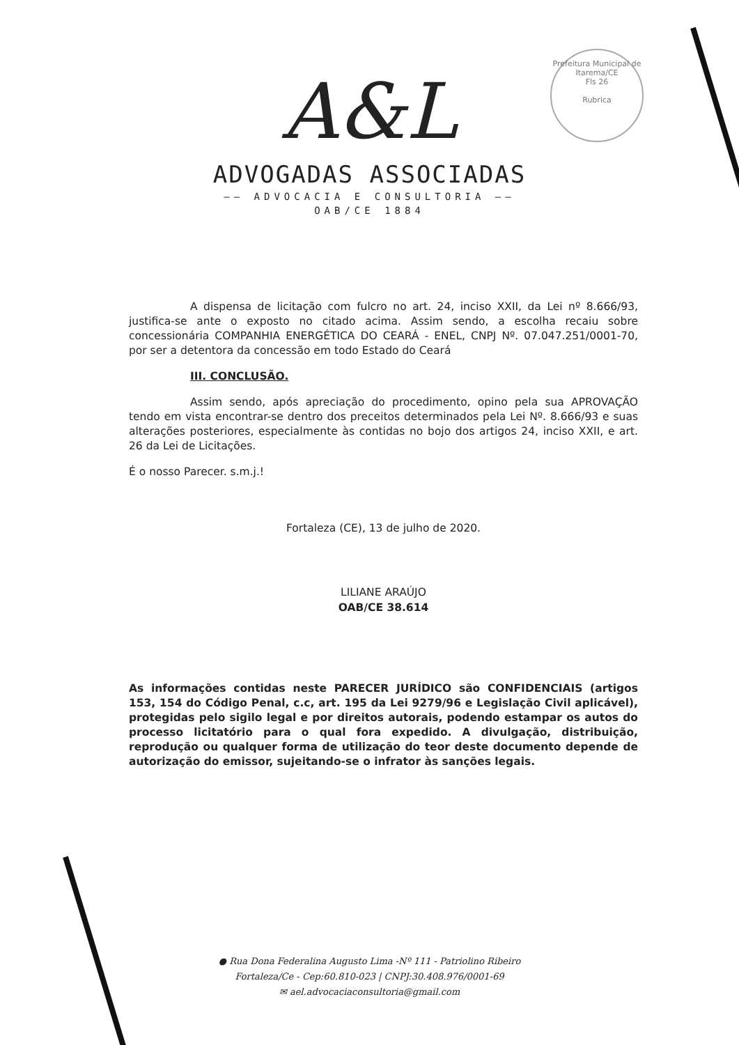Prefeitura Municipal de Itarema/CE
Fls 26
Rubrica
A&L
ADVOGADAS ASSOCIADAS
—— ADVOCACIA E CONSULTORIA ——
OAB/CE 1884
A dispensa de licitação com fulcro no art. 24, inciso XXII, da Lei nº 8.666/93, justifica-se ante o exposto no citado acima. Assim sendo, a escolha recaiu sobre concessionária COMPANHIA ENERGÉTICA DO CEARÁ - ENEL, CNPJ Nº. 07.047.251/0001-70, por ser a detentora da concessão em todo Estado do Ceará
III. CONCLUSÃO.
Assim sendo, após apreciação do procedimento, opino pela sua APROVAÇÃO tendo em vista encontrar-se dentro dos preceitos determinados pela Lei Nº. 8.666/93 e suas alterações posteriores, especialmente às contidas no bojo dos artigos 24, inciso XXII, e art. 26 da Lei de Licitações.
É o nosso Parecer. s.m.j.!
Fortaleza (CE), 13 de julho de 2020.
LILIANE ARAÚJO
OAB/CE 38.614
As informações contidas neste PARECER JURÍDICO são CONFIDENCIAIS (artigos 153, 154 do Código Penal, c.c, art. 195 da Lei 9279/96 e Legislação Civil aplicável), protegidas pelo sigilo legal e por direitos autorais, podendo estampar os autos do processo licitatório para o qual fora expedido. A divulgação, distribuição, reprodução ou qualquer forma de utilização do teor deste documento depende de autorização do emissor, sujeitando-se o infrator às sanções legais.
● Rua Dona Federalina Augusto Lima -Nº 111 - Patriolino Ribeiro
Fortaleza/Ce - Cep:60.810-023 | CNPJ:30.408.976/0001-69
✉ ael.advocaciaconsultoria@gmail.com